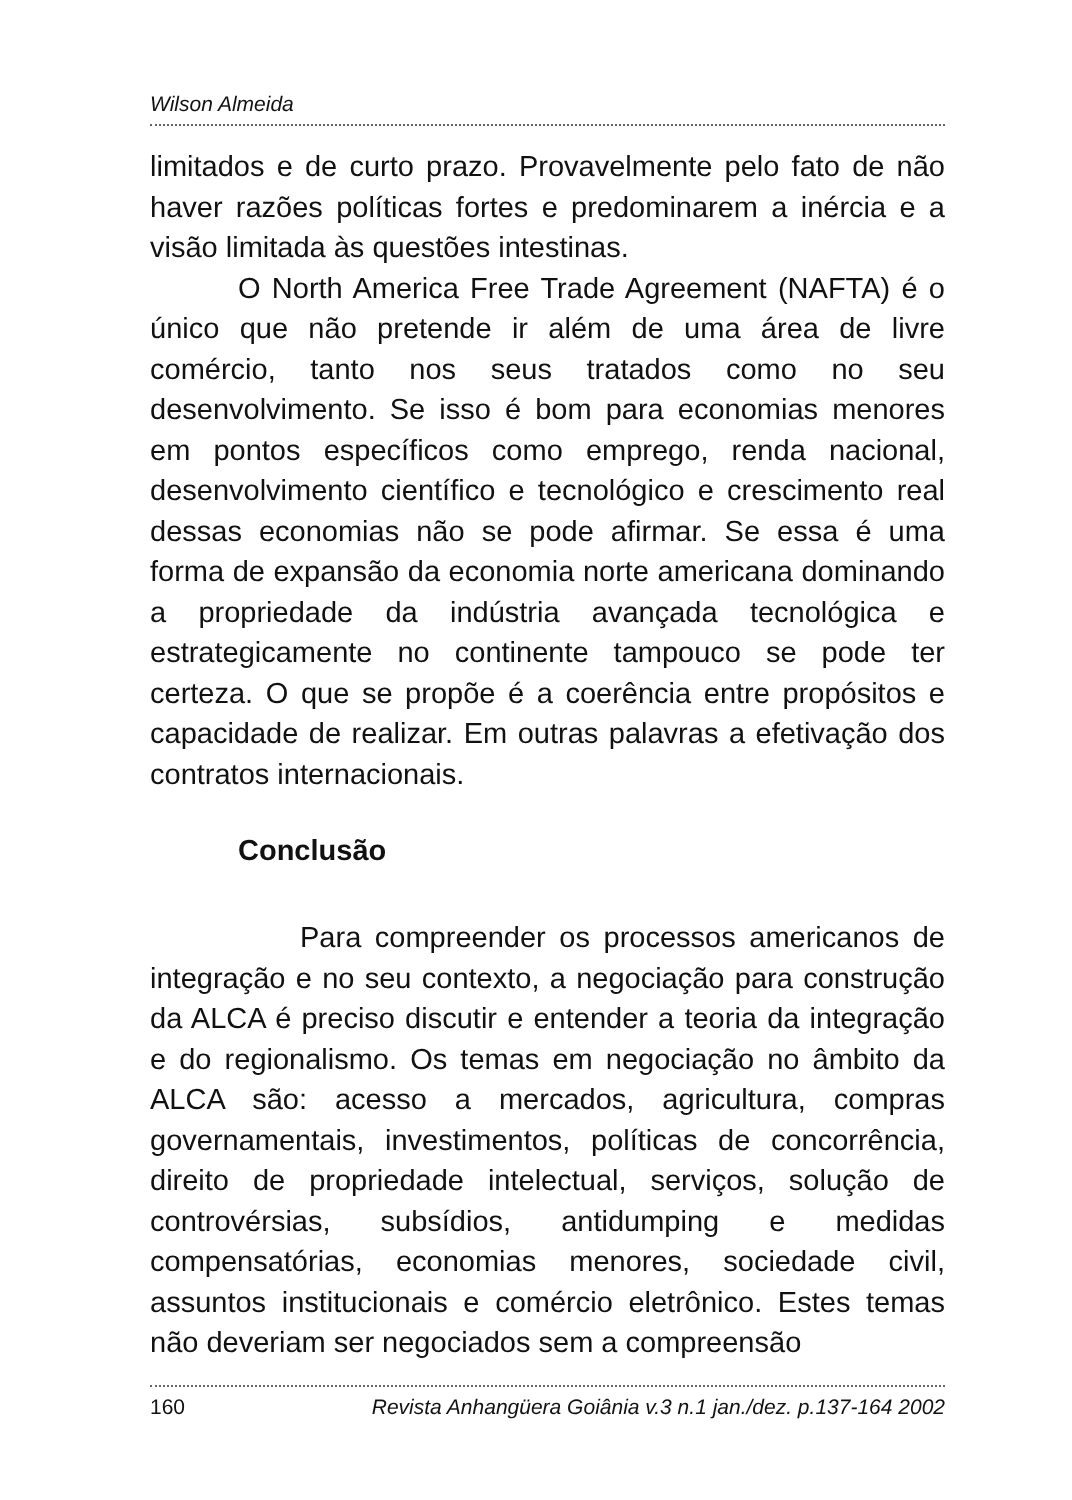Wilson Almeida
limitados e de curto prazo. Provavelmente pelo fato de não haver razões políticas fortes e predominarem a inércia e a visão limitada às questões intestinas.
O North America Free Trade Agreement (NAFTA) é o único que não pretende ir além de uma área de livre comércio, tanto nos seus tratados como no seu desenvolvimento. Se isso é bom para economias menores em pontos específicos como emprego, renda nacional, desenvolvimento científico e tecnológico e crescimento real dessas economias não se pode afirmar. Se essa é uma forma de expansão da economia norte americana dominando a propriedade da indústria avançada tecnológica e estrategicamente no continente tampouco se pode ter certeza. O que se propõe é a coerência entre propósitos e capacidade de realizar. Em outras palavras a efetivação dos contratos internacionais.
Conclusão
Para compreender os processos americanos de integração e no seu contexto, a negociação para construção da ALCA é preciso discutir e entender a teoria da integração e do regionalismo. Os temas em negociação no âmbito da ALCA são: acesso a mercados, agricultura, compras governamentais, investimentos, políticas de concorrência, direito de propriedade intelectual, serviços, solução de controvérsias, subsídios, antidumping e medidas compensatórias, economias menores, sociedade civil, assuntos institucionais e comércio eletrônico. Estes temas não deveriam ser negociados sem a compreensão
160 Revista Anhangüera Goiânia v.3 n.1 jan./dez. p.137-164 2002